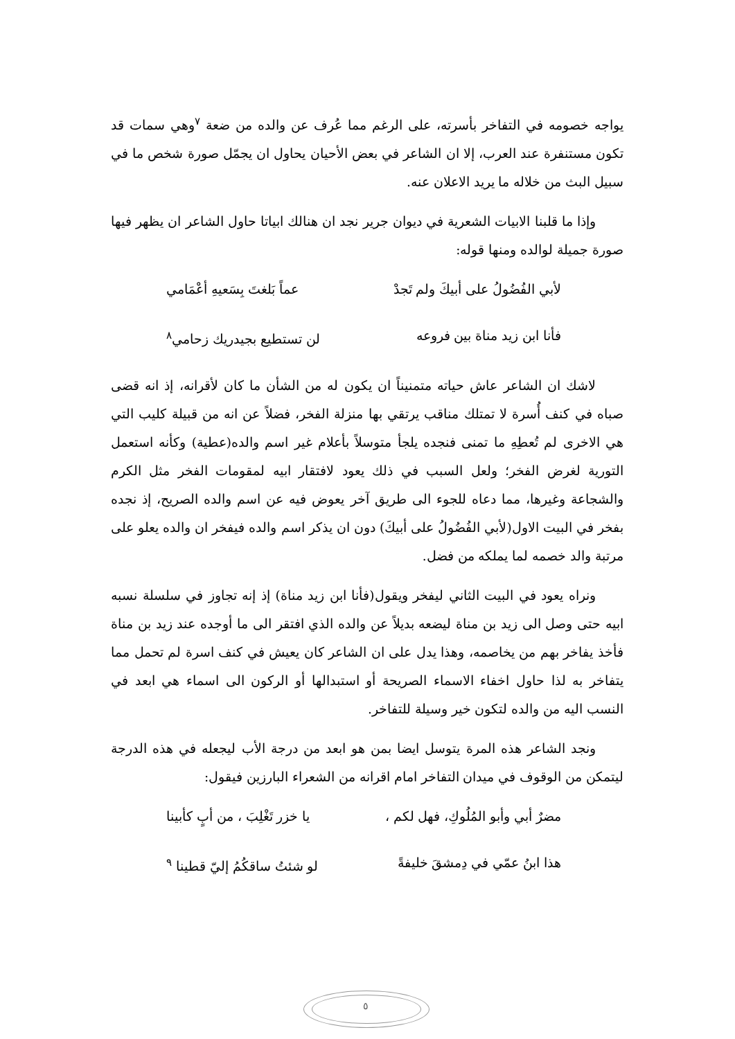يواجه خصومه في التفاخر بأسرته، على الرغم مما عُرف عن والده من ضعة <sup>٧</sup>وهي سمات قد تكون مستنفرة عند العرب، إلا ان الشاعر في بعض الأحيان يحاول ان يجمّل صورة شخص ما في سبيل البث من خلاله ما يريد الاعلان عنه.
وإذا ما قلبنا الابيات الشعرية في ديوان جرير نجد ان هنالك ابياتا حاول الشاعر ان يظهر فيها صورة جميلة لوالده ومنها قوله:
لأبي الفُضُولُ على أبيكَ ولم تَجدْ عماً بَلغتَ بِسَعيهِ أعْمَامي
فأنا ابن زيد مناة بين فروعه لن تستطيع بجيدريك زحامي<sup>٨</sup>
لاشك ان الشاعر عاش حياته متمنيناً ان يكون له من الشأن ما كان لأقرانه، إذ انه قضى صباه في كنف أُسرة لا تمتلك مناقب يرتقي بها منزلة الفخر، فضلاً عن انه من قبيلة كليب التي هي الاخرى لم تُعطِهِ ما تمنى فنجده يلجأ متوسلاً بأعلام غير اسم والده(عطية) وكأنه استعمل التورية لغرض الفخر؛ ولعل السبب في ذلك يعود لافتقار ابيه لمقومات الفخر مثل الكرم والشجاعة وغيرها، مما دعاه للجوء الى طريق آخر يعوض فيه عن اسم والده الصريح، إذ نجده بفخر في البيت الاول(لأبي الفُضُولُ على أبيكَ) دون ان يذكر اسم والده فيفخر ان والده يعلو على مرتبة والد خصمه لما يملكه من فضل.
ونراه يعود في البيت الثاني ليفخر ويقول(فأنا ابن زيد مناة) إذ إنه تجاوز في سلسلة نسبه ابيه حتى وصل الى زيد بن مناة ليضعه بديلاً عن والده الذي افتقر الى ما أوجده عند زيد بن مناة فأخذ يفاخر بهم من يخاصمه، وهذا يدل على ان الشاعر كان يعيش في كنف اسرة لم تحمل مما يتفاخر به لذا حاول اخفاء الاسماء الصريحة أو استبدالها أو الركون الى اسماء هي ابعد في النسب اليه من والده لتكون خير وسيلة للتفاخر.
ونجد الشاعر هذه المرة يتوسل ايضا بمن هو ابعد من درجة الأب ليجعله في هذه الدرجة ليتمكن من الوقوف في ميدان التفاخر امام اقرانه من الشعراء البارزين فيقول:
مضرٌ أبي وأبو المُلُوكِ، فهل لكم ، يا خزر تَغْلِبَ ، من أبٍ كأبينا
هذا ابنُ عمّي في دِمشقَ خليفةً لو شئتُ ساقكُمُ إليّ قطينا <sup>٩</sup>
٥